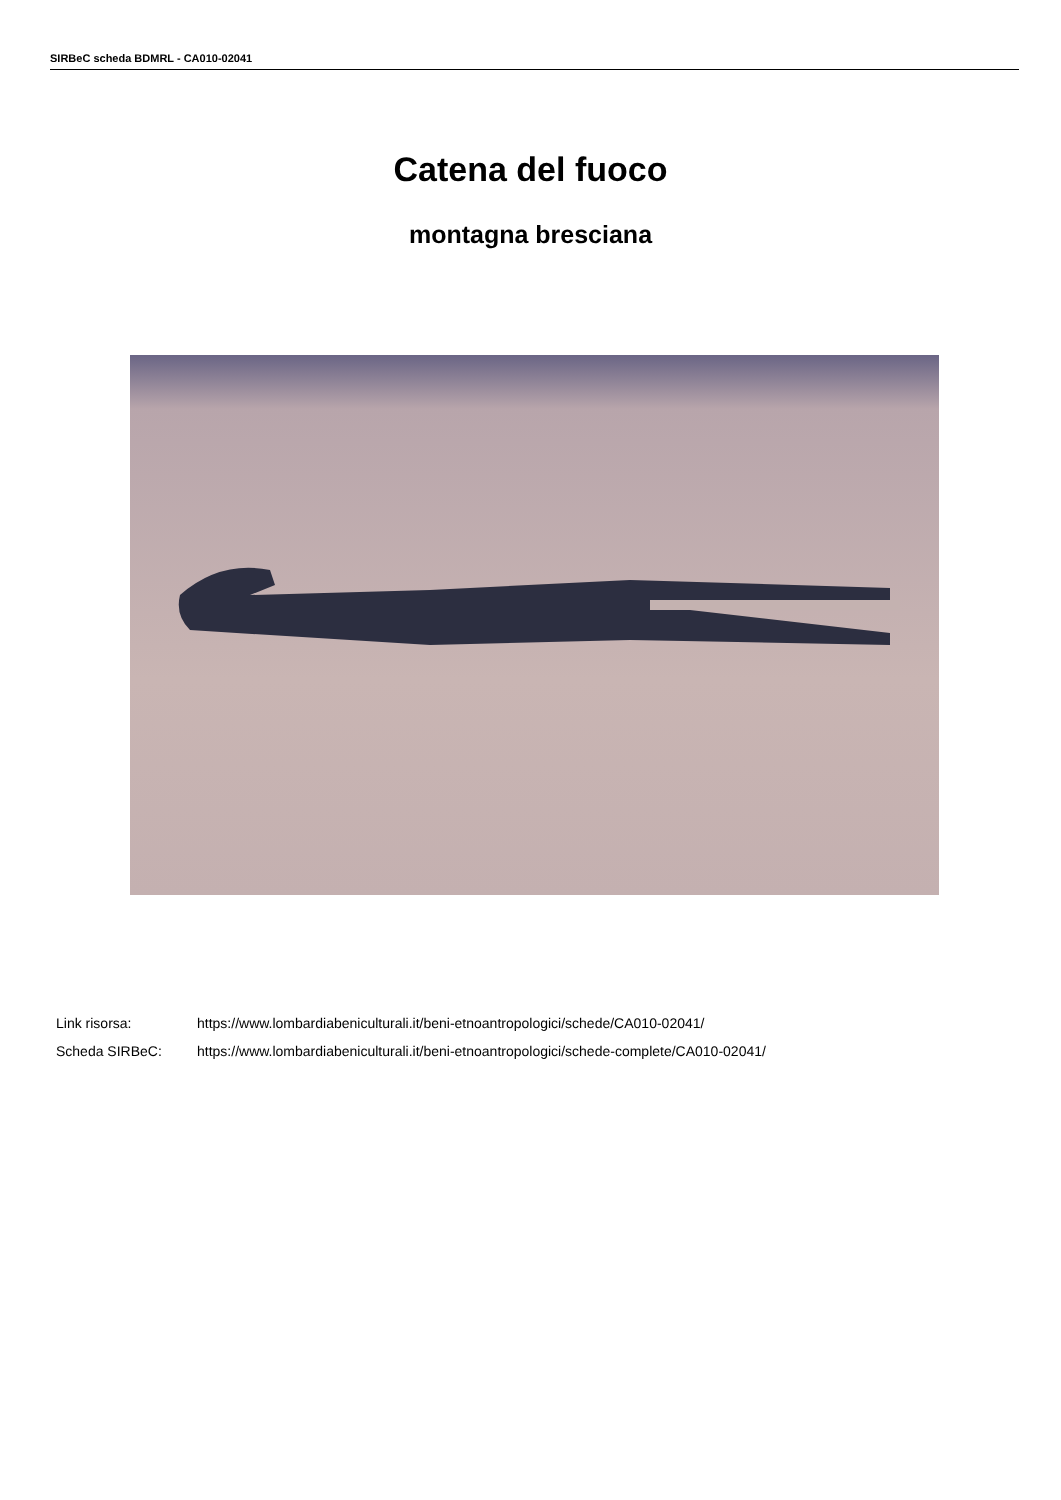SIRBeC scheda BDMRL - CA010-02041
Catena del fuoco
montagna bresciana
Link risorsa: https://www.lombardiabeniculturali.it/beni-etnoantropologici/schede/CA010-02041/
Scheda SIRBeC: https://www.lombardiabeniculturali.it/beni-etnoantropologici/schede-complete/CA010-02041/